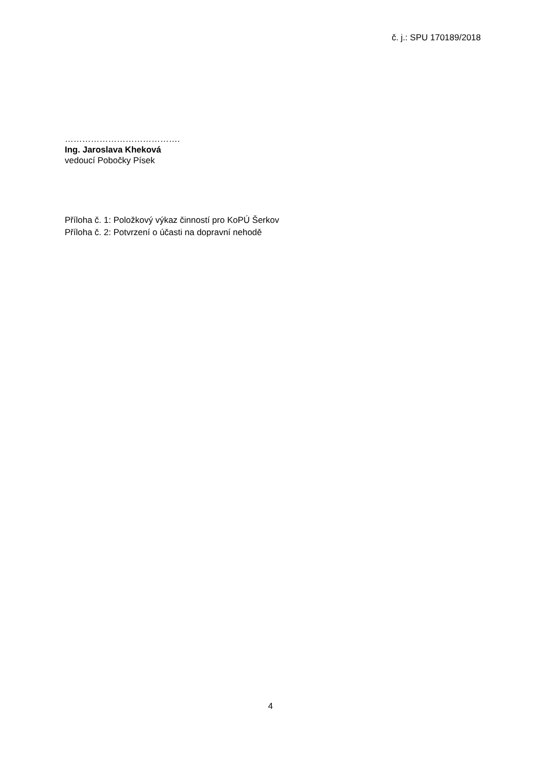č. j.: SPU 170189/2018
………………………………….
Ing. Jaroslava Kheková
vedoucí Pobočky Písek
Příloha č. 1: Položkový výkaz činností pro KoPÚ Šerkov
Příloha č. 2: Potvrzení o účasti na dopravní nehodě
4